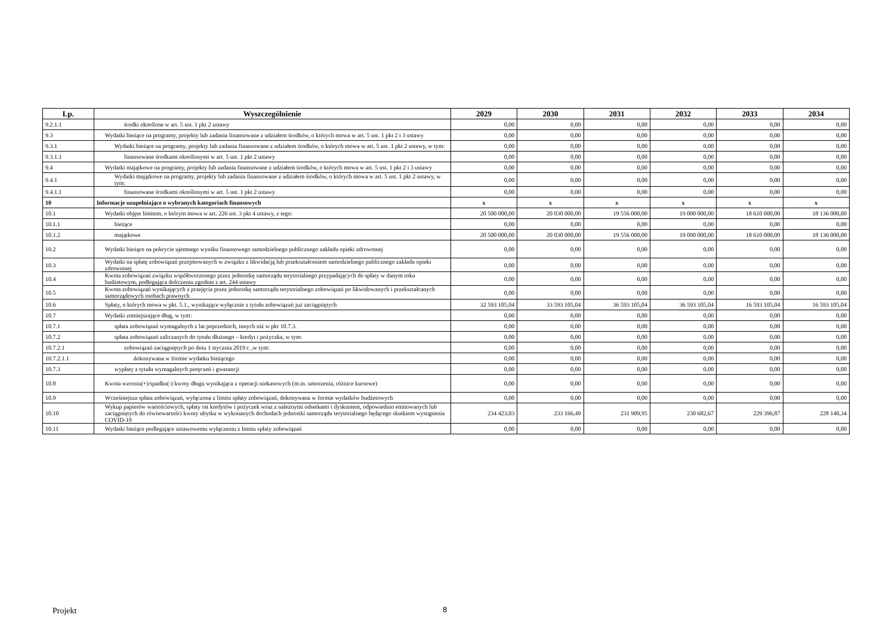| Lp. | Wyszczególnienie | 2029 | 2030 | 2031 | 2032 | 2033 | 2034 |
| --- | --- | --- | --- | --- | --- | --- | --- |
| 9.2.1.1 | środki określone w art. 5 ust. 1 pkt 2 ustawy | 0,00 | 0,00 | 0,00 | 0,00 | 0,00 | 0,00 |
| 9.3 | Wydatki bieżące na programy, projekty lub zadania finansowane z udziałem środków, o których mowa w art. 5 ust. 1 pkt 2 i 3 ustawy | 0,00 | 0,00 | 0,00 | 0,00 | 0,00 | 0,00 |
| 9.3.1 | Wydatki bieżące na programy, projekty lub zadania finansowane z udziałem środków, o których mowa w art. 5 ust. 1 pkt 2 ustawy, w tym: | 0,00 | 0,00 | 0,00 | 0,00 | 0,00 | 0,00 |
| 9.3.1.1 | finansowane środkami określonymi w art. 5 ust. 1 pkt 2 ustawy | 0,00 | 0,00 | 0,00 | 0,00 | 0,00 | 0,00 |
| 9.4 | Wydatki majątkowe na programy, projekty lub zadania finansowane z udziałem środków, o których mowa w art. 5 ust. 1 pkt 2 i 3 ustawy | 0,00 | 0,00 | 0,00 | 0,00 | 0,00 | 0,00 |
| 9.4.1 | Wydatki majątkowe na programy, projekty lub zadania finansowane z udziałem środków, o których mowa w art. 5 ust. 1 pkt 2 ustawy, w tym: | 0,00 | 0,00 | 0,00 | 0,00 | 0,00 | 0,00 |
| 9.4.1.1 | finansowane środkami określonymi w art. 5 ust. 1 pkt 2 ustawy | 0,00 | 0,00 | 0,00 | 0,00 | 0,00 | 0,00 |
| 10 | Informacje uzupełniające o wybranych kategoriach finansowych | x | x | x | x | x | x |
| 10.1 | Wydatki objęte limitem, o którym mowa w art. 226 ust. 3 pkt 4 ustawy, z tego: | 20 500 000,00 | 20 030 000,00 | 19 556 000,00 | 19 000 000,00 | 18 610 000,00 | 18 136 000,00 |
| 10.1.1 | bieżące | 0,00 | 0,00 | 0,00 | 0,00 | 0,00 | 0,00 |
| 10.1.2 | majątkowe | 20 500 000,00 | 20 030 000,00 | 19 556 000,00 | 19 000 000,00 | 18 610 000,00 | 18 136 000,00 |
| 10.2 | Wydatki bieżące na pokrycie ujemnego wyniku finansowego samodzielnego publicznego zakładu opieki zdrowotnej | 0,00 | 0,00 | 0,00 | 0,00 | 0,00 | 0,00 |
| 10.3 | Wydatki na spłatę zobowiązań przejmowanych w związku z likwidacją lub przekształceniem samodzielnego publicznego zakładu opieki zdrowotnej | 0,00 | 0,00 | 0,00 | 0,00 | 0,00 | 0,00 |
| 10.4 | Kwota zobowiązań związku współtworzonego przez jednostkę samorządu terytorialnego przypadających do spłaty w danym roku budżetowym, podlegająca doliczeniu zgodnie z art. 244 ustawy | 0,00 | 0,00 | 0,00 | 0,00 | 0,00 | 0,00 |
| 10.5 | Kwota zobowiązań wynikających z przejęcia przez jednostkę samorządu terytorialnego zobowiązań po likwidowanych i przekształcanych samorządowych osobach prawnych | 0,00 | 0,00 | 0,00 | 0,00 | 0,00 | 0,00 |
| 10.6 | Spłaty, o których mowa w pkt. 5.1., wynikające wyłącznie z tytułu zobowiązań już zaciągniętych | 32 593 105,04 | 33 593 105,04 | 36 593 105,04 | 36 593 105,04 | 16 593 105,04 | 16 593 105,04 |
| 10.7 | Wydatki zmniejszające dług, w tym: | 0,00 | 0,00 | 0,00 | 0,00 | 0,00 | 0,00 |
| 10.7.1 | spłata zobowiązań wymagalnych z lat poprzednich, innych niż w pkt 10.7.3. | 0,00 | 0,00 | 0,00 | 0,00 | 0,00 | 0,00 |
| 10.7.2 | spłata zobowiązań zaliczanych do tytułu dłużnego – kredyt i pożyczka, w tym: | 0,00 | 0,00 | 0,00 | 0,00 | 0,00 | 0,00 |
| 10.7.2.1 | zobowiązań zaciągniętych po dniu 1 stycznia 2019 r. ,w tym: | 0,00 | 0,00 | 0,00 | 0,00 | 0,00 | 0,00 |
| 10.7.2.1.1 | dokonywana w formie wydatku bieżącego | 0,00 | 0,00 | 0,00 | 0,00 | 0,00 | 0,00 |
| 10.7.3 | wypłaty z tytułu wymagalnych poręczeń i gwarancji | 0,00 | 0,00 | 0,00 | 0,00 | 0,00 | 0,00 |
| 10.8 | Kwota wzrostu(+)/spadku(-) kwoty długu wynikająca z operacji niekasowych (m.in. umorzenia, różnice kursowe) | 0,00 | 0,00 | 0,00 | 0,00 | 0,00 | 0,00 |
| 10.9 | Wcześniejsza spłata zobowiązań, wyłączona z limitu spłaty zobowiązań, dokonywana w formie wydatków budżetowych | 0,00 | 0,00 | 0,00 | 0,00 | 0,00 | 0,00 |
| 10.10 | Wykup papierów wartościowych, spłaty rat kredytów i pożyczek wraz z należnymi odsetkami i dyskontem, odpowiednio emitowanych lub zaciągniętych do równowartości kwoty ubytku w wykonanych dochodach jednostki samorządu terytorialnego będącego skutkiem wystąpienia COVID-19 | 234 423,03 | 233 166,49 | 231 909,95 | 230 682,67 | 229 396,87 | 228 140,34 |
| 10.11 | Wydatki bieżące podlegające ustawowemu wyłączeniu z limitu spłaty zobowiązań | 0,00 | 0,00 | 0,00 | 0,00 | 0,00 | 0,00 |
Projekt 8